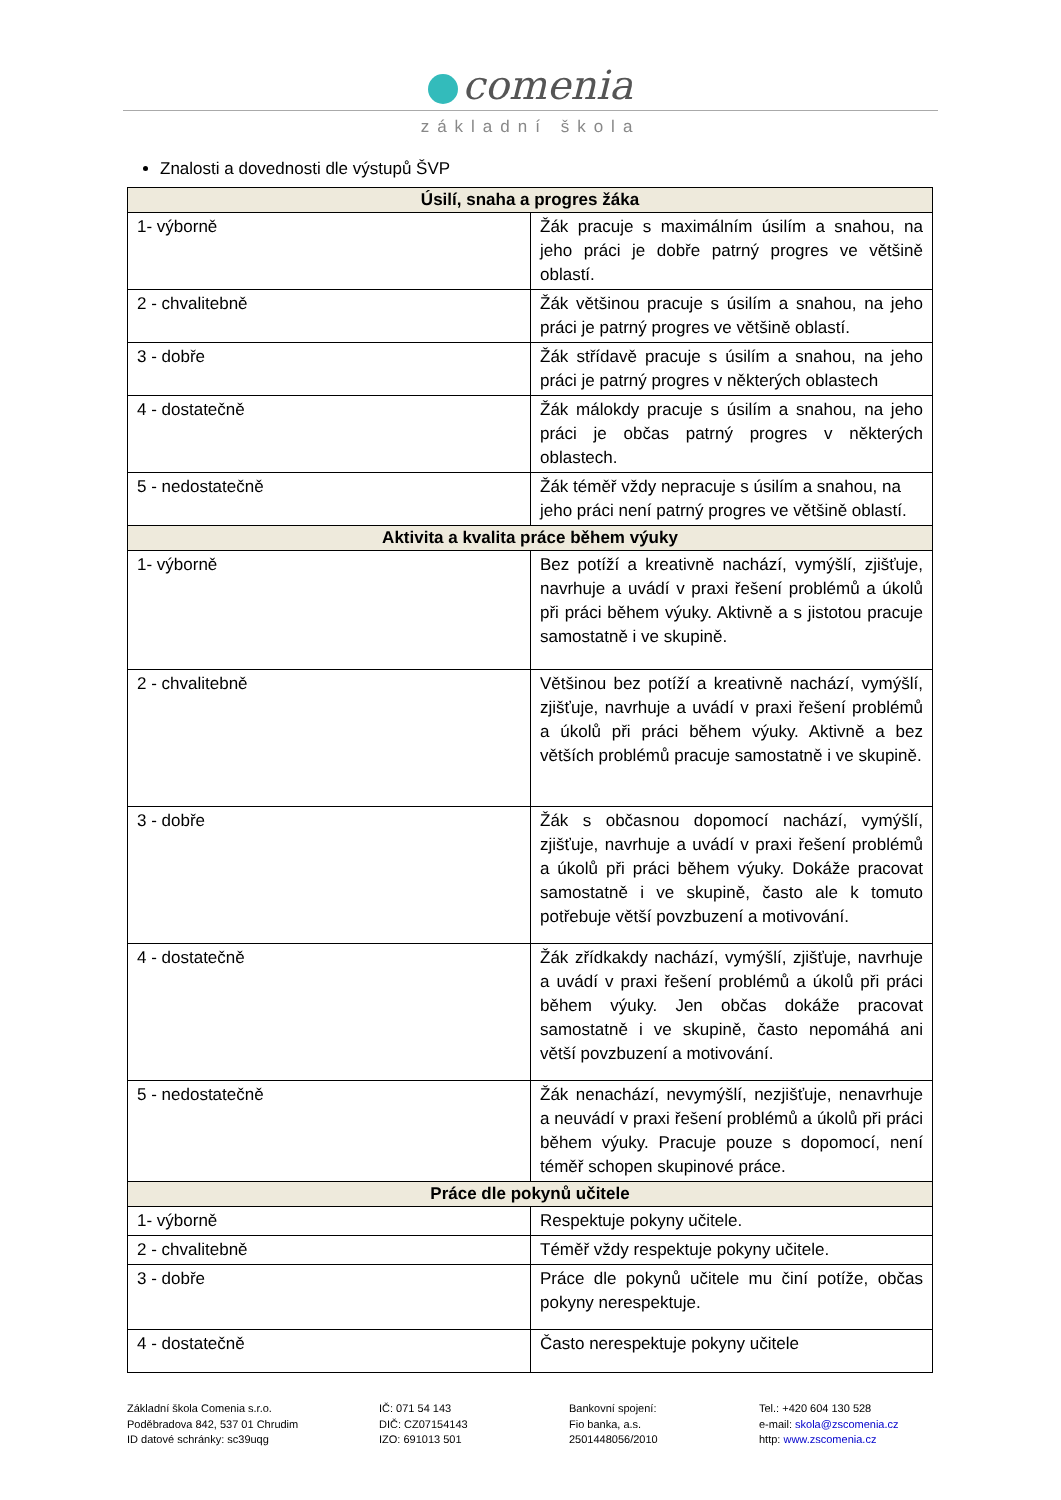comenia
základní škola
Znalosti a dovednosti dle výstupů ŠVP
| Úsilí, snaha a progres žáka | |
| --- | --- |
| 1- výborně | Žák pracuje s maximálním úsilím a snahou, na jeho práci je dobře patrný progres ve většině oblastí. |
| 2 - chvalitebně | Žák většinou pracuje s úsilím a snahou, na jeho práci je patrný progres ve většině oblastí. |
| 3 - dobře | Žák střídavě pracuje s úsilím a snahou, na jeho práci je patrný progres v některých oblastech |
| 4 - dostatečně | Žák málokdy pracuje s úsilím a snahou, na jeho práci je občas patrný progres v některých oblastech. |
| 5 - nedostatečně | Žák téměř vždy nepracuje s úsilím a snahou, na jeho práci není patrný progres ve většině oblastí. |
| Aktivita a kvalita práce během výuky | |
| 1- výborně | Bez potíží a kreativně nachází, vymýšlí, zjišťuje, navrhuje a uvádí v praxi řešení problémů a úkolů při práci během výuky. Aktivně a s jistotou pracuje samostatně i ve skupině. |
| 2 - chvalitebně | Většinou bez potíží a kreativně nachází, vymýšlí, zjišťuje, navrhuje a uvádí v praxi řešení problémů a úkolů při práci během výuky. Aktivně a bez větších problémů pracuje samostatně i ve skupině. |
| 3 - dobře | Žák s občasnou dopomocí nachází, vymýšlí, zjišťuje, navrhuje a uvádí v praxi řešení problémů a úkolů při práci během výuky. Dokáže pracovat samostatně i ve skupině, často ale k tomuto potřebuje větší povzbuzení a motivování. |
| 4 - dostatečně | Žák zřídkakdy nachází, vymýšlí, zjišťuje, navrhuje a uvádí v praxi řešení problémů a úkolů při práci během výuky. Jen občas dokáže pracovat samostatně i ve skupině, často nepomáhá ani větší povzbuzení a motivování. |
| 5 - nedostatečně | Žák nenachází, nevymýšlí, nezjišťuje, nenavrhuje a neuvádí v praxi řešení problémů a úkolů při práci během výuky. Pracuje pouze s dopomocí, není téměř schopen skupinové práce. |
| Práce dle pokynů učitele | |
| 1- výborně | Respektuje pokyny učitele. |
| 2 - chvalitebně | Téměř vždy respektuje pokyny učitele. |
| 3 - dobře | Práce dle pokynů učitele mu činí potíže, občas pokyny nerespektuje. |
| 4 - dostatečně | Často nerespektuje pokyny učitele |
Základní škola Comenia s.r.o.
Poděbradova 842, 537 01 Chrudim
ID datové schránky: sc39uqg
IČ: 071 54 143
DIČ: CZ07154143
IZO: 691013 501
Bankovní spojení:
Fio banka, a.s.
2501448056/2010
Tel.: +420 604 130 528
e-mail: skola@zscomenia.cz
http: www.zscomenia.cz